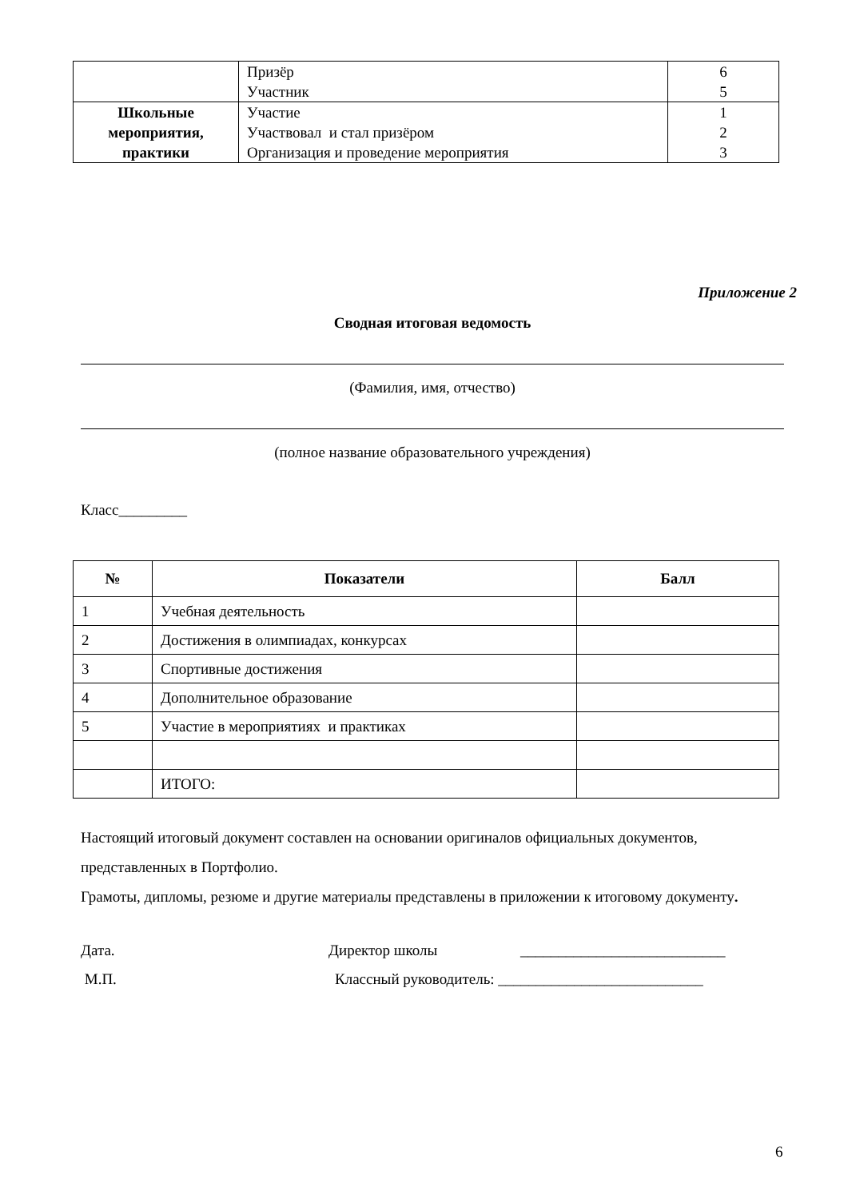| | Призёр Участник | 6 5 |
| Школьные мероприятия, практики | Участие Участвовал и стал призёром Организация и проведение мероприятия | 1 2 3 |
Приложение 2
Сводная итоговая ведомость
(Фамилия, имя, отчество)
(полное название образовательного учреждения)
Класс_________
| № | Показатели | Балл |
| --- | --- | --- |
| 1 | Учебная деятельность | |
| 2 | Достижения в олимпиадах, конкурсах | |
| 3 | Спортивные достижения | |
| 4 | Дополнительное образование | |
| 5 | Участие в мероприятиях и практиках | |
| | ИТОГО: | |
Настоящий итоговый документ составлен на основании оригиналов официальных документов, представленных в Портфолио.
Грамоты, дипломы, резюме и другие материалы представлены в приложении к итоговому документу.
Дата. Директор школы ___________________________
М.П. Классный руководитель: ___________________________
6